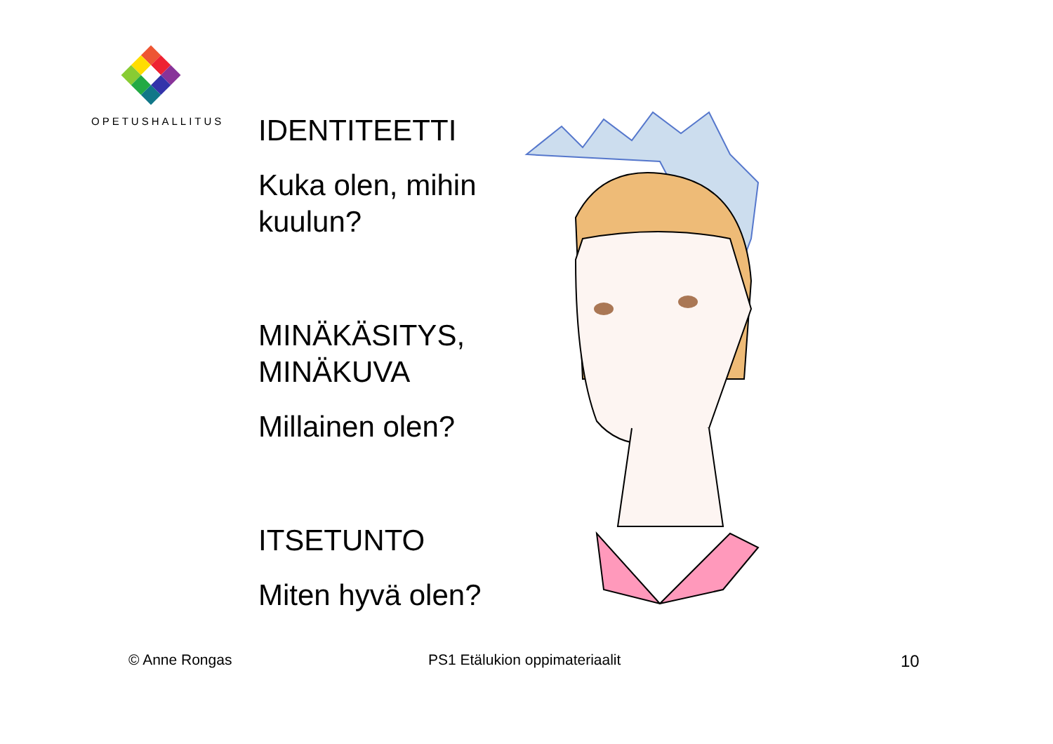OPETUSHALLITUS
IDENTITEETTI
Kuka olen, mihin kuulun?
MINÄKÄSITYS, MINÄKUVA
Millainen olen?
ITSETUNTO
Miten hyvä olen?
© Anne Rongas PS1 Etälukion oppimateriaalit 10